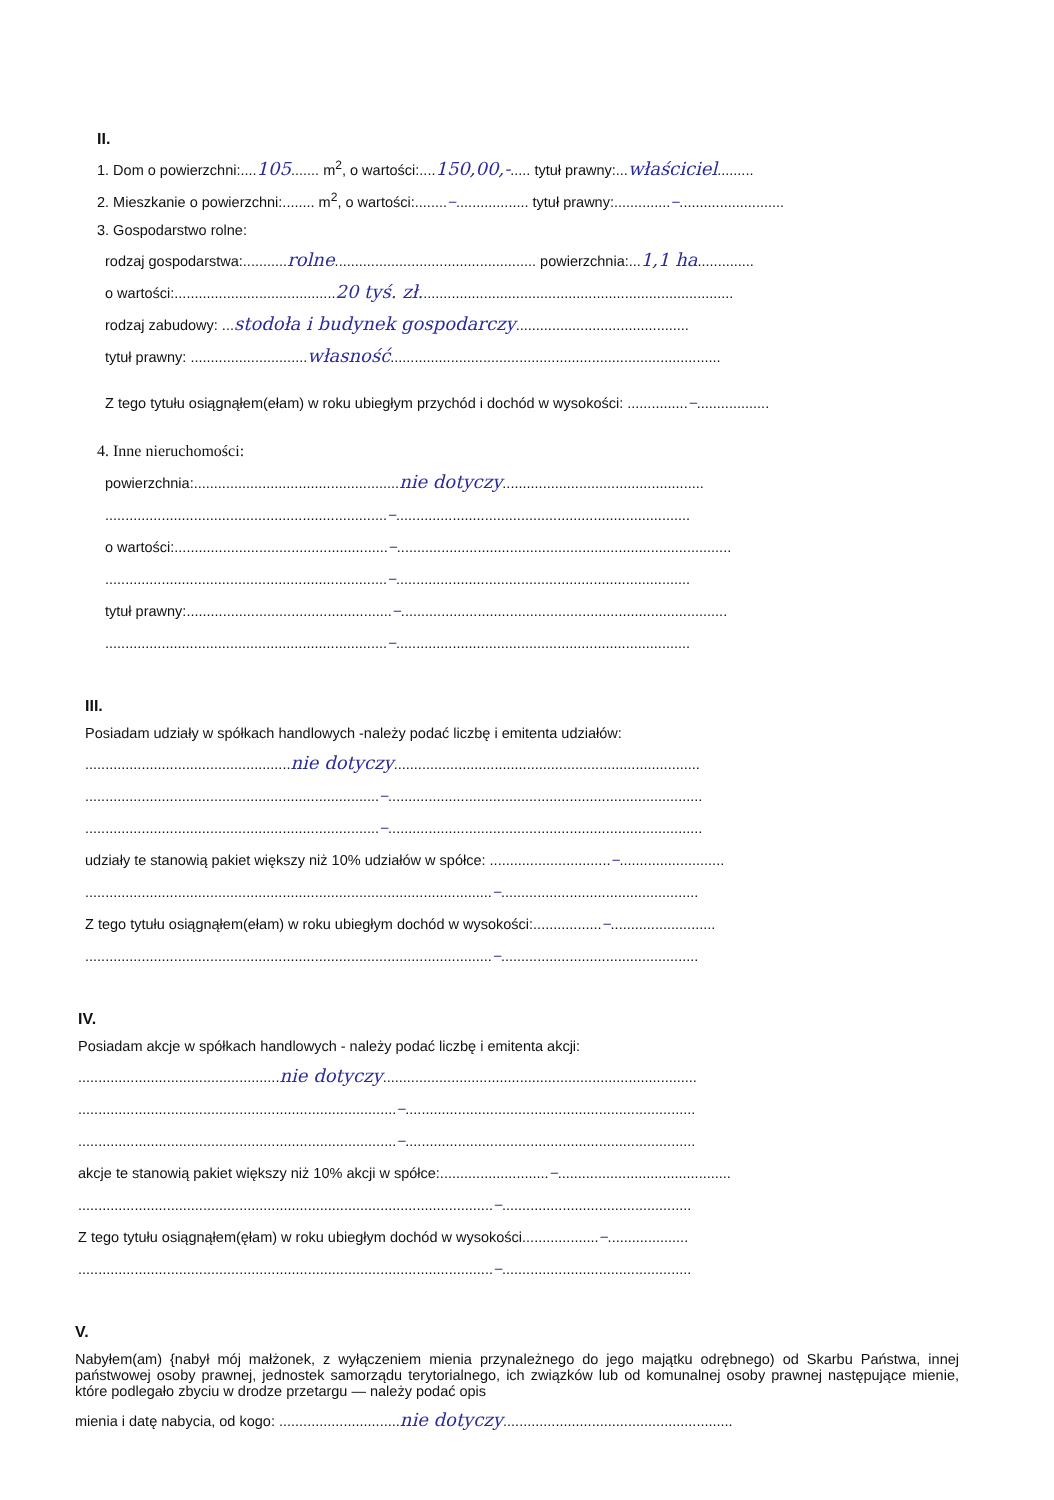II.
1. Dom o powierzchni:....105....... m<sup>2</sup>, o wartości:....150,00,-..... tytuł prawny:...właściciel.........
2. Mieszkanie o powierzchni:........ m<sup>2</sup>, o wartości:........–.................. tytuł prawny:..............–..........................
3. Gospodarstwo rolne:
rodzaj gospodarstwa:...........rolne.................................................. powierzchnia:...1,1 ha..............
o wartości:........................................20 tyś. zł..............................................................................
rodzaj zabudowy: ...stodoła i budynek gospodarczy...........................................
tytuł prawny: .............................własność..................................................................................
Z tego tytułu osiągnąłem(ełam) w roku ubiegłym przychód i dochód w wysokości: ...............–..................
4. Inne nieruchomości:
powierzchnia:...................................................nie dotyczy..................................................
......................................................................–.........................................................................
o wartości:.....................................................–...................................................................................
......................................................................–.........................................................................
tytuł prawny:...................................................–.................................................................................
......................................................................–.........................................................................
III.
Posiadam udziały w spółkach handlowych -należy podać liczbę i emitenta udziałów:
...................................................nie dotyczy............................................................................
.........................................................................–..............................................................................
.........................................................................–..............................................................................
udziały te stanowią pakiet większy niż 10% udziałów w spółce: ..............................–..........................
.....................................................................................................–.................................................
Z tego tytułu osiągnąłem(ełam) w roku ubiegłym dochód w wysokości:.................–..........................
.....................................................................................................–.................................................
IV.
Posiadam akcje w spółkach handlowych - należy podać liczbę i emitenta akcji:
..................................................nie dotyczy..............................................................................
...............................................................................–........................................................................
...............................................................................–........................................................................
akcje te stanowią pakiet większy niż 10% akcji w spółce:...........................–...........................................
.......................................................................................................–...............................................
Z tego tytułu osiągnąłem(ęłam) w roku ubiegłym dochód w wysokości...................–....................
.......................................................................................................–...............................................
V.
Nabyłem(am) {nabył mój małżonek, z wyłączeniem mienia przynależnego do jego majątku odrębnego) od Skarbu Państwa, innej państwowej osoby prawnej, jednostek samorządu terytorialnego, ich związków lub od komunalnej osoby prawnej następujące mienie, które podlegało zbyciu w drodze przetargu — należy podać opis
mienia i datę nabycia, od kogo: ..............................nie dotyczy.........................................................